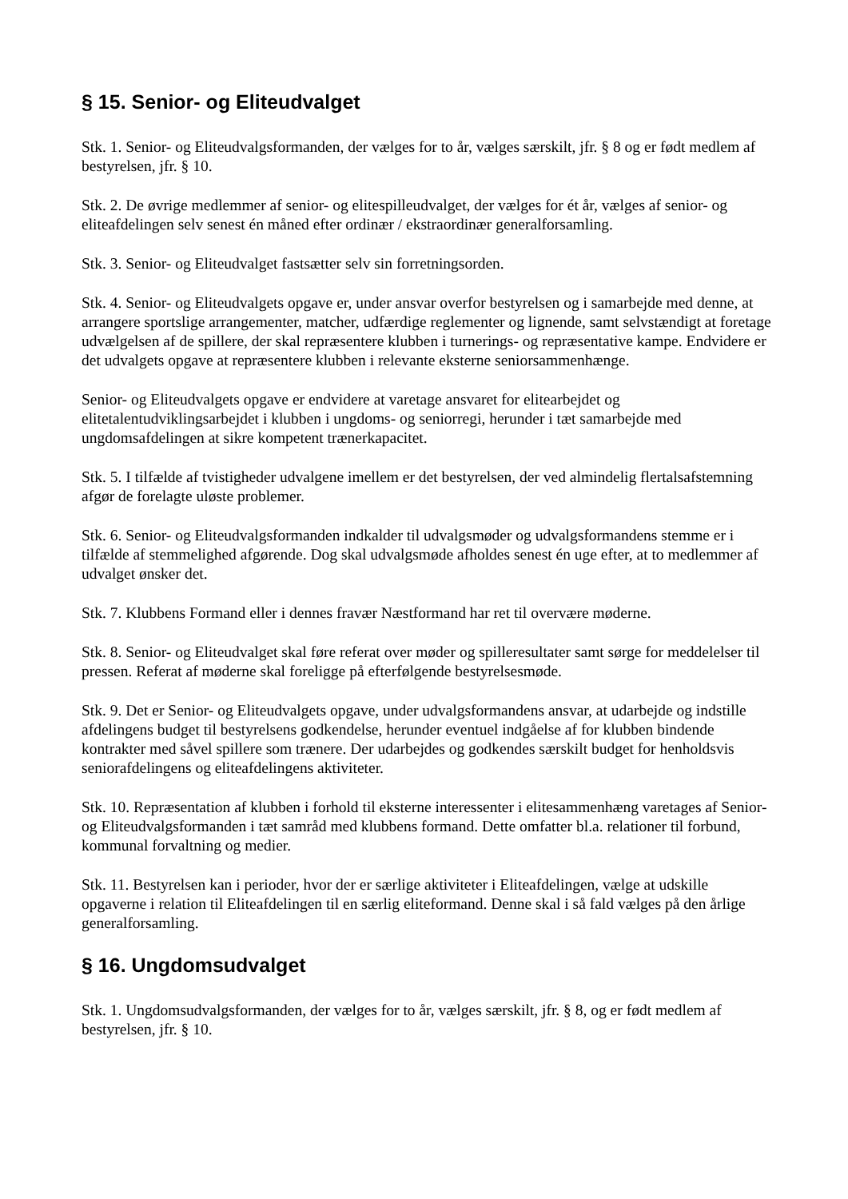§ 15. Senior- og Eliteudvalget
Stk. 1. Senior- og Eliteudvalgsformanden, der vælges for to år, vælges særskilt, jfr. § 8 og er født medlem af bestyrelsen, jfr. § 10.
Stk. 2. De øvrige medlemmer af senior- og elitespilleudvalget, der vælges for ét år, vælges af senior- og eliteafdelingen selv senest én måned efter ordinær / ekstraordinær generalforsamling.
Stk. 3. Senior- og Eliteudvalget fastsætter selv sin forretningsorden.
Stk. 4. Senior- og Eliteudvalgets opgave er, under ansvar overfor bestyrelsen og i samarbejde med denne, at arrangere sportslige arrangementer, matcher, udfærdige reglementer og lignende, samt selvstændigt at foretage udvælgelsen af de spillere, der skal repræsentere klubben i turnerings- og repræsentative kampe. Endvidere er det udvalgets opgave at repræsentere klubben i relevante eksterne seniorsammenhænge.
Senior- og Eliteudvalgets opgave er endvidere at varetage ansvaret for elitearbejdet og elitetalentudviklingsarbejdet i klubben i ungdoms- og seniorregi, herunder i tæt samarbejde med ungdomsafdelingen at sikre kompetent trænerkapacitet.
Stk. 5. I tilfælde af tvistigheder udvalgene imellem er det bestyrelsen, der ved almindelig flertalsafstemning afgør de forelagte uløste problemer.
Stk. 6. Senior- og Eliteudvalgsformanden indkalder til udvalgsmøder og udvalgsformandens stemme er i tilfælde af stemmelighed afgørende. Dog skal udvalgsmøde afholdes senest én uge efter, at to medlemmer af udvalget ønsker det.
Stk. 7. Klubbens Formand eller i dennes fravær Næstformand har ret til overvære møderne.
Stk. 8. Senior- og Eliteudvalget skal føre referat over møder og spilleresultater samt sørge for meddelelser til pressen. Referat af møderne skal foreligge på efterfølgende bestyrelsesmøde.
Stk. 9. Det er Senior- og Eliteudvalgets opgave, under udvalgsformandens ansvar, at udarbejde og indstille afdelingens budget til bestyrelsens godkendelse, herunder eventuel indgåelse af for klubben bindende kontrakter med såvel spillere som trænere. Der udarbejdes og godkendes særskilt budget for henholdsvis seniorafdelingens og eliteafdelingens aktiviteter.
Stk. 10. Repræsentation af klubben i forhold til eksterne interessenter i elitesammenhæng varetages af Senior- og Eliteudvalgsformanden i tæt samråd med klubbens formand. Dette omfatter bl.a. relationer til forbund, kommunal forvaltning og medier.
Stk. 11. Bestyrelsen kan i perioder, hvor der er særlige aktiviteter i Eliteafdelingen, vælge at udskille opgaverne i relation til Eliteafdelingen til en særlig eliteformand. Denne skal i så fald vælges på den årlige generalforsamling.
§ 16. Ungdomsudvalget
Stk. 1. Ungdomsudvalgsformanden, der vælges for to år, vælges særskilt, jfr. § 8, og er født medlem af bestyrelsen, jfr. § 10.